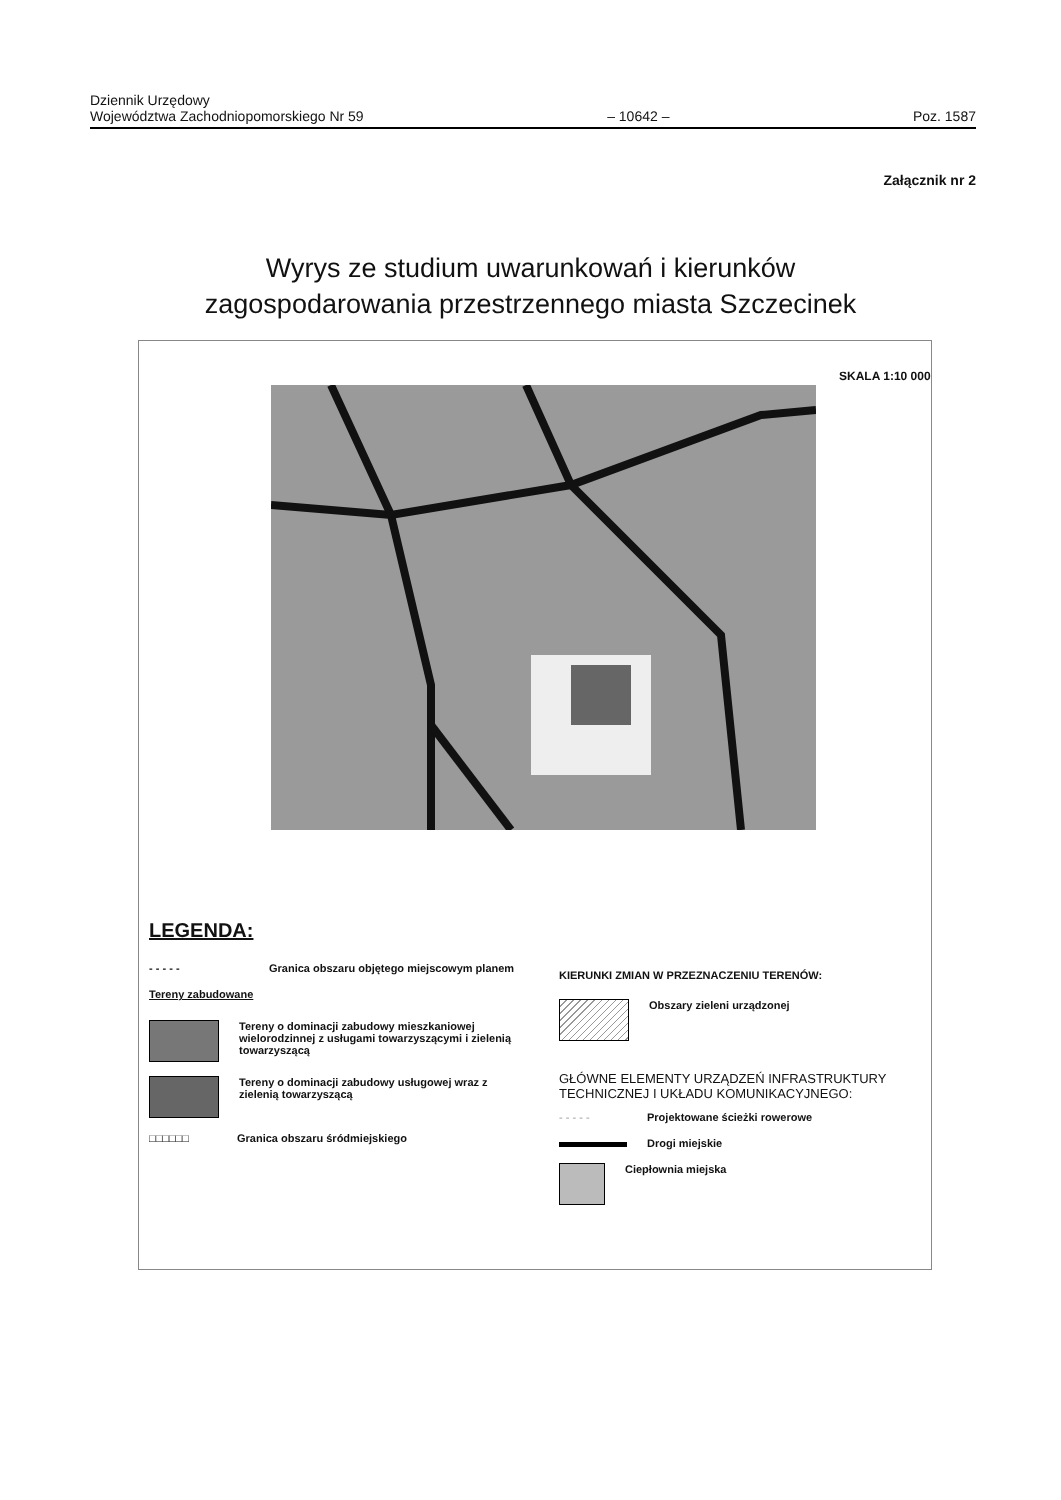Dziennik Urzędowy
Województwa Zachodniopomorskiego Nr 59
– 10642 –
Poz. 1587
Załącznik nr 2
Wyrys ze studium uwarunkowań i kierunków
zagospodarowania przestrzennego miasta Szczecinek
SKALA 1:10 000
LEGENDA:
- - - - - Granica obszaru objętego miejscowym planem
Tereny zabudowane
Tereny o dominacji zabudowy mieszkaniowej wielorodzinnej z usługami towarzyszącymi i zielenią towarzyszącą
Tereny o dominacji zabudowy usługowej wraz z zielenią towarzyszącą
□□□□□□ Granica obszaru śródmiejskiego
KIERUNKI ZMIAN W PRZEZNACZENIU TERENÓW:
Obszary zieleni urządzonej
GŁÓWNE ELEMENTY URZĄDZEŃ INFRASTRUKTURY TECHNICZNEJ I UKŁADU KOMUNIKACYJNEGO:
- - - - - Projektowane ścieżki rowerowe
Drogi miejskie
Ciepłownia miejska